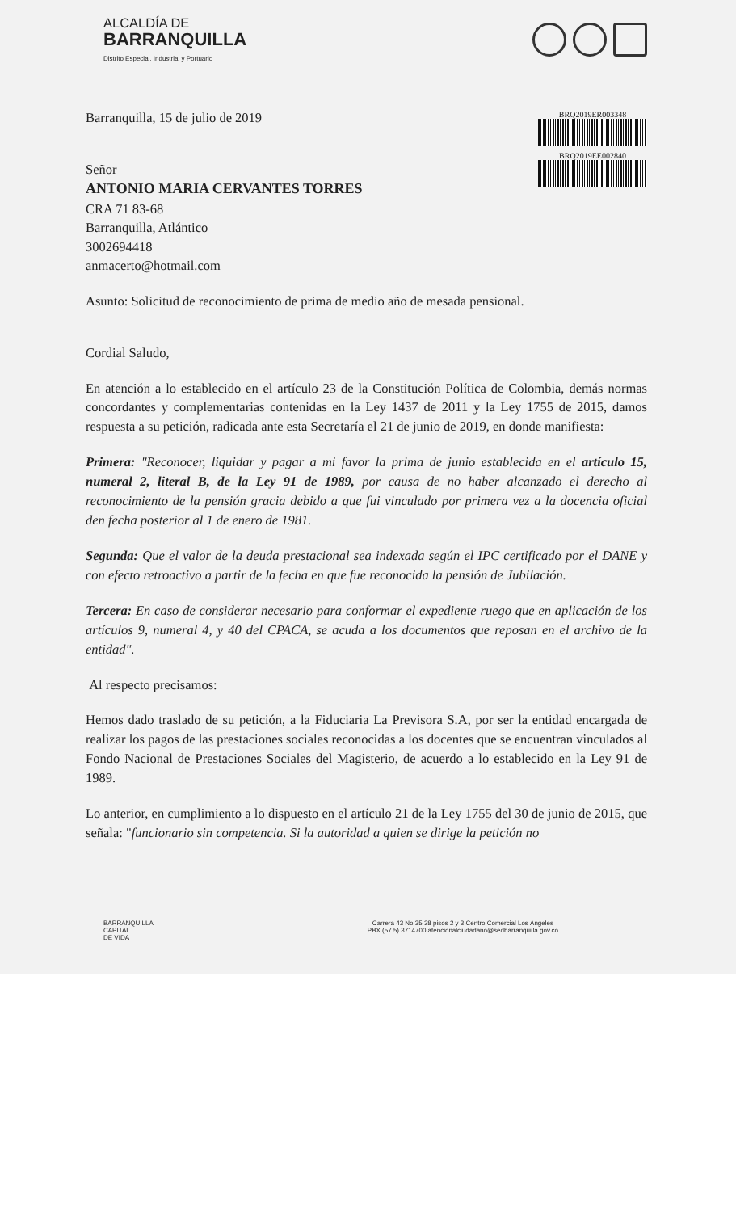ALCALDÍA DE
BARRANQUILLA
Distrito Especial, Industrial y Portuario
Barranquilla, 15 de julio de 2019
BRQ2019ER003348
BRQ2019EE002840
Señor
ANTONIO MARIA CERVANTES TORRES
CRA 71 83-68
Barranquilla, Atlántico
3002694418
anmacerto@hotmail.com
Asunto: Solicitud de reconocimiento de prima de medio año de mesada pensional.
Cordial Saludo,
En atención a lo establecido en el artículo 23 de la Constitución Política de Colombia, demás normas concordantes y complementarias contenidas en la Ley 1437 de 2011 y la Ley 1755 de 2015, damos respuesta a su petición, radicada ante esta Secretaría el 21 de junio de 2019, en donde manifiesta:
Primera: "Reconocer, liquidar y pagar a mi favor la prima de junio establecida en el artículo 15, numeral 2, literal B, de la Ley 91 de 1989, por causa de no haber alcanzado el derecho al reconocimiento de la pensión gracia debido a que fui vinculado por primera vez a la docencia oficial den fecha posterior al 1 de enero de 1981.
Segunda: Que el valor de la deuda prestacional sea indexada según el IPC certificado por el DANE y con efecto retroactivo a partir de la fecha en que fue reconocida la pensión de Jubilación.
Tercera: En caso de considerar necesario para conformar el expediente ruego que en aplicación de los artículos 9, numeral 4, y 40 del CPACA, se acuda a los documentos que reposan en el archivo de la entidad".
Al respecto precisamos:
Hemos dado traslado de su petición, a la Fiduciaria La Previsora S.A, por ser la entidad encargada de realizar los pagos de las prestaciones sociales reconocidas a los docentes que se encuentran vinculados al Fondo Nacional de Prestaciones Sociales del Magisterio, de acuerdo a lo establecido en la Ley 91 de 1989.
Lo anterior, en cumplimiento a lo dispuesto en el artículo 21 de la Ley 1755 del 30 de junio de 2015, que señala: "funcionario sin competencia. Si la autoridad a quien se dirige la petición no
BARRANQUILLA
CAPITAL
DE VIDA
Carrera 43 No 35 38 pisos 2 y 3 Centro Comercial Los Ángeles
PBX (57 5) 3714700 atencionalciudadano@sedbarranquilla.gov.co